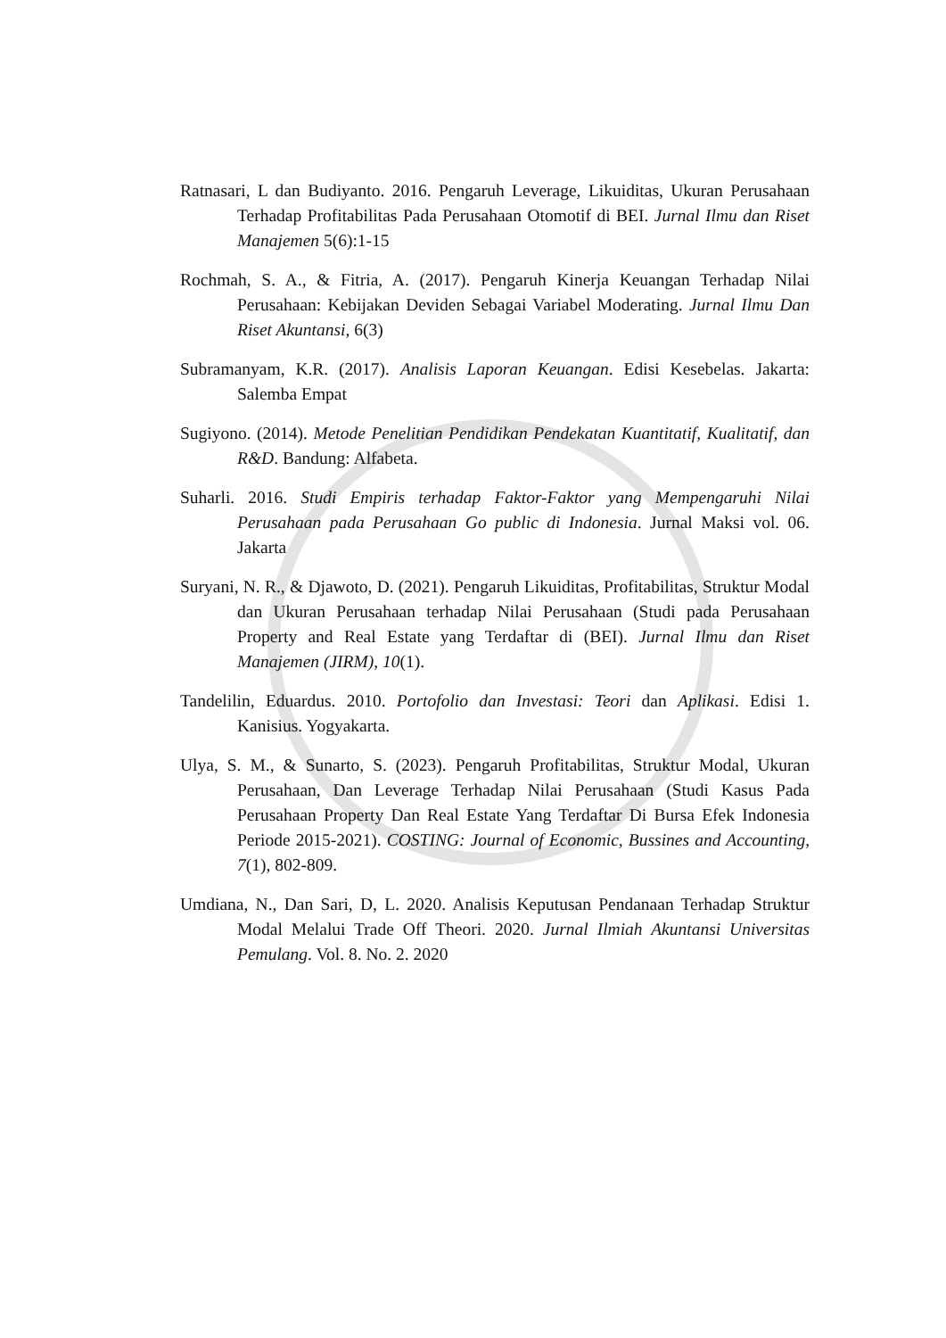Ratnasari, L dan Budiyanto. 2016. Pengaruh Leverage, Likuiditas, Ukuran Perusahaan Terhadap Profitabilitas Pada Perusahaan Otomotif di BEI. Jurnal Ilmu dan Riset Manajemen 5(6):1-15
Rochmah, S. A., & Fitria, A. (2017). Pengaruh Kinerja Keuangan Terhadap Nilai Perusahaan: Kebijakan Deviden Sebagai Variabel Moderating. Jurnal Ilmu Dan Riset Akuntansi, 6(3)
Subramanyam, K.R. (2017). Analisis Laporan Keuangan. Edisi Kesebelas. Jakarta: Salemba Empat
Sugiyono. (2014). Metode Penelitian Pendidikan Pendekatan Kuantitatif, Kualitatif, dan R&D. Bandung: Alfabeta.
Suharli. 2016. Studi Empiris terhadap Faktor-Faktor yang Mempengaruhi Nilai Perusahaan pada Perusahaan Go public di Indonesia. Jurnal Maksi vol. 06. Jakarta
Suryani, N. R., & Djawoto, D. (2021). Pengaruh Likuiditas, Profitabilitas, Struktur Modal dan Ukuran Perusahaan terhadap Nilai Perusahaan (Studi pada Perusahaan Property and Real Estate yang Terdaftar di (BEI). Jurnal Ilmu dan Riset Manajemen (JIRM), 10(1).
Tandelilin, Eduardus. 2010. Portofolio dan Investasi: Teori dan Aplikasi. Edisi 1. Kanisius. Yogyakarta.
Ulya, S. M., & Sunarto, S. (2023). Pengaruh Profitabilitas, Struktur Modal, Ukuran Perusahaan, Dan Leverage Terhadap Nilai Perusahaan (Studi Kasus Pada Perusahaan Property Dan Real Estate Yang Terdaftar Di Bursa Efek Indonesia Periode 2015-2021). COSTING: Journal of Economic, Bussines and Accounting, 7(1), 802-809.
Umdiana, N., Dan Sari, D, L. 2020. Analisis Keputusan Pendanaan Terhadap Struktur Modal Melalui Trade Off Theori. 2020. Jurnal Ilmiah Akuntansi Universitas Pemulang. Vol. 8. No. 2. 2020